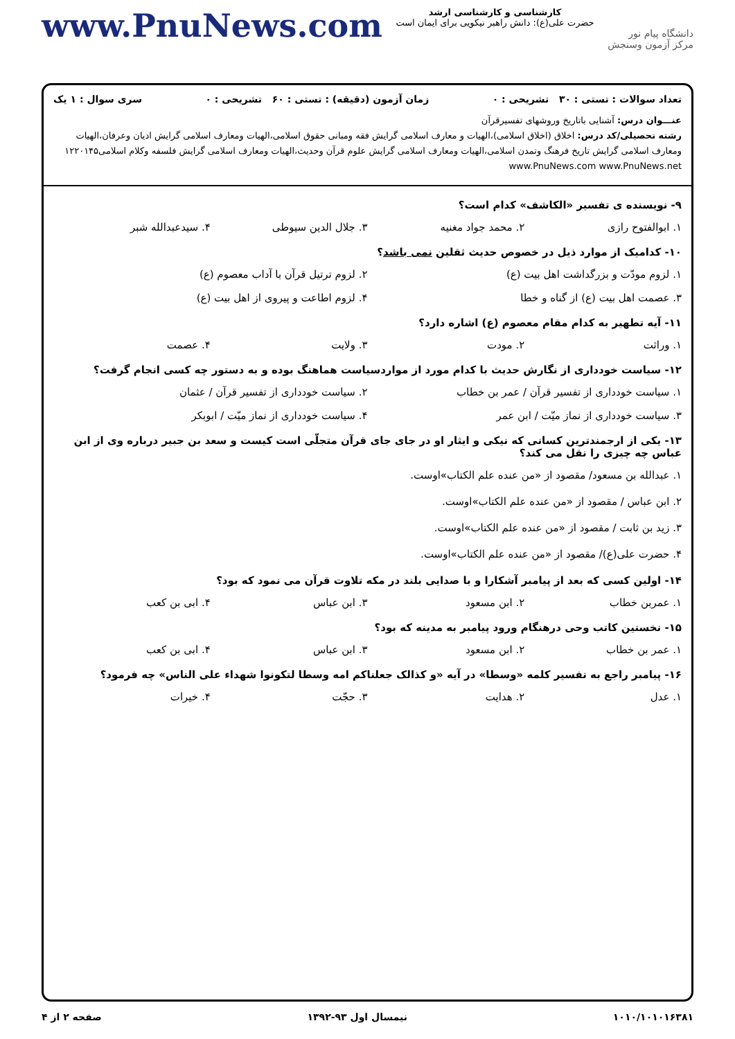www.PnuNews.com
کارشناسی و کارشناسی ارشد
حضرت علی(ع): دانش راهبر نیکویی برای ایمان است
دانشگاه پیام نور
مرکز آزمون وسنجش
تعداد سوالات : تستی : ۳۰ تشریحی : ۰ زمان آزمون (دقیقه) : تستی : ۶۰ تشریحی : ۰ سری سوال : ۱ یک
عنـــوان درس: آشنایی باتاریخ وروشهای تفسیرقرآن
رشته تحصیلی/کد درس: اخلاق (اخلاق اسلامی)،الهیات و معارف اسلامی گرایش فقه ومبانی حقوق اسلامی،الهیات ومعارف اسلامی گرایش ادیان وعرفان،الهیات ومعارف اسلامی گرایش تاریخ فرهنگ وتمدن اسلامی،الهیات ومعارف اسلامی گرایش علوم قرآن وحدیث،الهیات ومعارف اسلامی گرایش فلسفه وکلام اسلامی۱۲۲۰۱۴۵ www.PnuNews.com www.PnuNews.net
۹- نویسنده ی تفسیر «الکاشف» کدام است؟
۱. ابوالفتوح رازی ۲. محمد جواد مغنیه ۳. جلال الدین سیوطی ۴. سیدعبدالله شبر
۱۰- کدامیک از موارد ذیل در خصوص حدیث ثقلین نمی باشد؟
۱. لزوم مودّت و بزرگداشت اهل بیت (ع) ۲. لزوم ترتیل قرآن با آداب معصوم (ع)
۳. عصمت اهل بیت (ع) از گناه و خطا ۴. لزوم اطاعت و پیروی از اهل بیت (ع)
۱۱- آیه تطهیر به کدام مقام معصوم (ع) اشاره دارد؟
۱. وراثت ۲. مودت ۳. ولایت ۴. عصمت
۱۲- سیاست خودداری از نگارش حدیث با کدام مورد از مواردسیاست هماهنگ بوده و به دستور چه کسی انجام گرفت؟
۱. سیاست خودداری از تفسیر قرآن / عمر بن خطاب ۲. سیاست خودداری از تفسیر قرآن / عثمان
۳. سیاست خودداری از نماز میّت / ابن عمر ۴. سیاست خودداری از نماز میّت / ابوبکر
۱۳- یکی از ارجمندترین کسانی که نیکی و ایثار او در جای جای قرآن متجلّی است کیست و سعد بن جبیر درباره وی از ابن عباس چه چیزی را نقل می کند؟
۱. عبدالله بن مسعود/ مقصود از «من عنده علم الکتاب»اوست.
۲. ابن عباس / مقصود از «من عنده علم الکتاب»اوست.
۳. زید بن ثابت / مقصود از «من عنده علم الکتاب»اوست.
۴. حضرت علی(ع)/ مقصود از «من عنده علم الکتاب»اوست.
۱۴- اولین کسی که بعد از پیامبر آشکارا و با صدایی بلند در مکه تلاوت قرآن می نمود که بود؟
۱. عمربن خطاب ۲. ابن مسعود ۳. ابن عباس ۴. ابی بن کعب
۱۵- نخستین کاتب وحی درهنگام ورود پیامبر به مدینه که بود؟
۱. عمر بن خطاب ۲. ابن مسعود ۳. ابن عباس ۴. ابی بن کعب
۱۶- پیامبر راجع به تفسیر کلمه «وسطا» در آیه «و کذالک جعلناکم امه وسطا لتکونوا شهداء علی الناس» چه فرمود؟
۱. عدل ۲. هدایت ۳. حجّت ۴. خیرات
۱۰۱۰/۱۰۱۰۱۶۳۸۱ نیمسال اول ۹۳-۱۳۹۲ صفحه ۲ از ۴